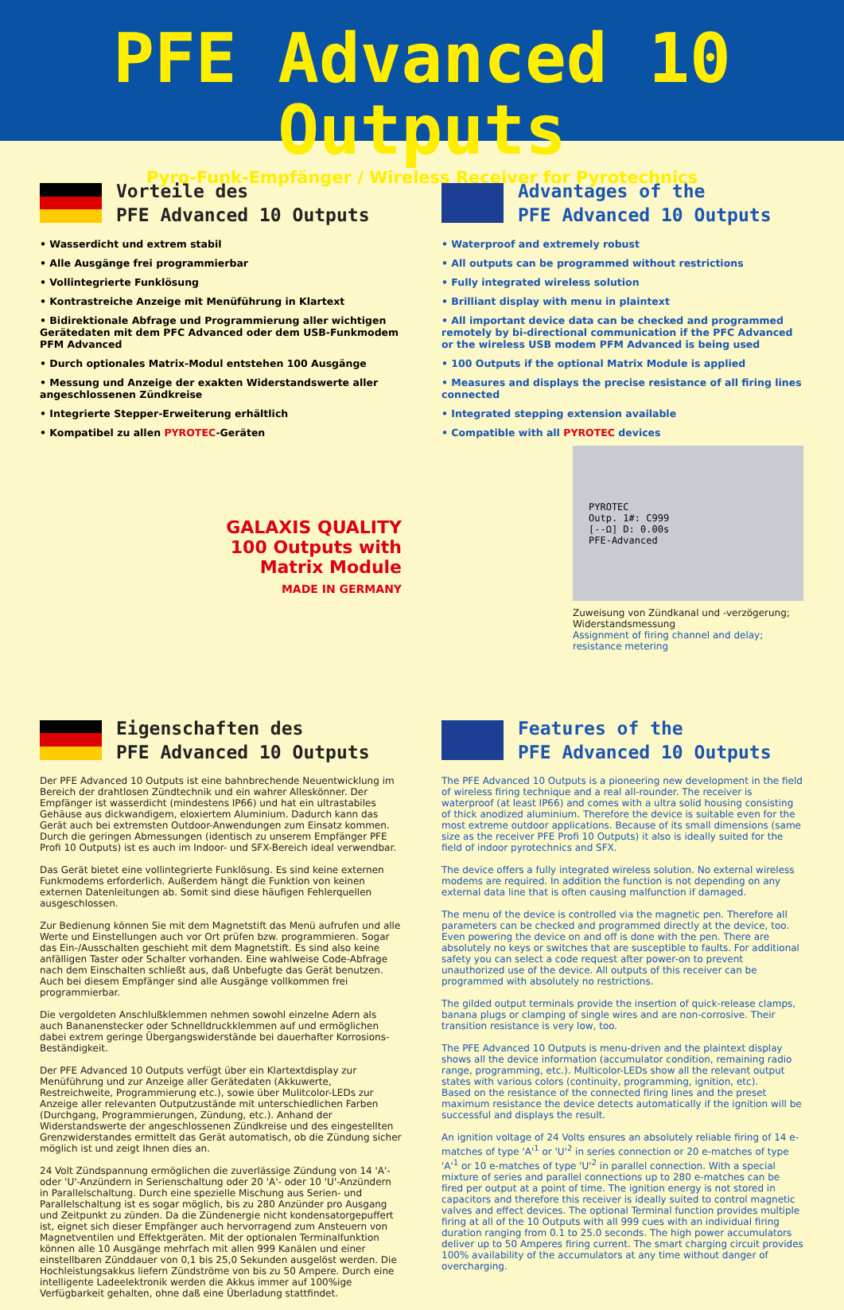PFE Advanced 10 Outputs
Pyro-Funk-Empfänger / Wireless Receiver for Pyrotechnics
Vorteile des
PFE Advanced 10 Outputs
• Wasserdicht und extrem stabil
• Alle Ausgänge frei programmierbar
• Vollintegrierte Funklösung
• Kontrastreiche Anzeige mit Menüführung in Klartext
• Bidirektionale Abfrage und Programmierung aller wichtigen Gerätedaten mit dem PFC Advanced oder dem USB-Funkmodem PFM Advanced
• Durch optionales Matrix-Modul entstehen 100 Ausgänge
• Messung und Anzeige der exakten Widerstandswerte aller angeschlossenen Zündkreise
• Integrierte Stepper-Erweiterung erhältlich
• Kompatibel zu allen PYROTEC-Geräten
GALAXIS QUALITY
100 Outputs with
Matrix Module
MADE IN GERMANY
Advantages of the
PFE Advanced 10 Outputs
• Waterproof and extremely robust
• All outputs can be programmed without restrictions
• Fully integrated wireless solution
• Brilliant display with menu in plaintext
• All important device data can be checked and programmed remotely by bi-directional communication if the PFC Advanced or the wireless USB modem PFM Advanced is being used
• 100 Outputs if the optional Matrix Module is applied
• Measures and displays the precise resistance of all firing lines connected
• Integrated stepping extension available
• Compatible with all PYROTEC devices
PYROTEC
Outp. 1#: C999
[--Ω] D: 0.00s
PFE-Advanced
Zuweisung von Zündkanal und -verzögerung; Widerstandsmessung
Assignment of firing channel and delay; resistance metering
Eigenschaften des
PFE Advanced 10 Outputs
Der PFE Advanced 10 Outputs ist eine bahnbrechende Neuentwicklung im Bereich der drahtlosen Zündtechnik und ein wahrer Alleskönner. Der Empfänger ist wasserdicht (mindestens IP66) und hat ein ultrastabiles Gehäuse aus dickwandigem, eloxiertem Aluminium. Dadurch kann das Gerät auch bei extremsten Outdoor-Anwendungen zum Einsatz kommen. Durch die geringen Abmessungen (identisch zu unserem Empfänger PFE Profi 10 Outputs) ist es auch im Indoor- und SFX-Bereich ideal verwendbar.
Das Gerät bietet eine vollintegrierte Funklösung. Es sind keine externen Funkmodems erforderlich. Außerdem hängt die Funktion von keinen externen Datenleitungen ab. Somit sind diese häufigen Fehlerquellen ausgeschlossen.
Zur Bedienung können Sie mit dem Magnetstift das Menü aufrufen und alle Werte und Einstellungen auch vor Ort prüfen bzw. programmieren. Sogar das Ein-/Ausschalten geschieht mit dem Magnetstift. Es sind also keine anfälligen Taster oder Schalter vorhanden. Eine wahlweise Code-Abfrage nach dem Einschalten schließt aus, daß Unbefugte das Gerät benutzen. Auch bei diesem Empfänger sind alle Ausgänge vollkommen frei programmierbar.
Die vergoldeten Anschlußklemmen nehmen sowohl einzelne Adern als auch Bananenstecker oder Schnelldruckklemmen auf und ermöglichen dabei extrem geringe Übergangswiderstände bei dauerhafter Korrosions-Beständigkeit.
Der PFE Advanced 10 Outputs verfügt über ein Klartextdisplay zur Menüführung und zur Anzeige aller Gerätedaten (Akkuwerte, Restreichweite, Programmierung etc.), sowie über Mulitcolor-LEDs zur Anzeige aller relevanten Outputzustände mit unterschiedlichen Farben (Durchgang, Programmierungen, Zündung, etc.). Anhand der Widerstandswerte der angeschlossenen Zündkreise und des eingestellten Grenzwiderstandes ermittelt das Gerät automatisch, ob die Zündung sicher möglich ist und zeigt Ihnen dies an.
24 Volt Zündspannung ermöglichen die zuverlässige Zündung von 14 'A'- oder 'U'-Anzündern in Serienschaltung oder 20 'A'- oder 10 'U'-Anzündern in Parallelschaltung. Durch eine spezielle Mischung aus Serien- und Parallelschaltung ist es sogar möglich, bis zu 280 Anzünder pro Ausgang und Zeitpunkt zu zünden. Da die Zündenergie nicht kondensatorgepuffert ist, eignet sich dieser Empfänger auch hervorragend zum Ansteuern von Magnetventilen und Effektgeräten. Mit der optionalen Terminalfunktion können alle 10 Ausgänge mehrfach mit allen 999 Kanälen und einer einstellbaren Zünddauer von 0,1 bis 25,0 Sekunden ausgelöst werden. Die Hochleistungsakkus liefern Zündströme von bis zu 50 Ampere. Durch eine intelligente Ladeelektronik werden die Akkus immer auf 100%ige Verfügbarkeit gehalten, ohne daß eine Überladung stattfindet.
Features of the
PFE Advanced 10 Outputs
The PFE Advanced 10 Outputs is a pioneering new development in the field of wireless firing technique and a real all-rounder. The receiver is waterproof (at least IP66) and comes with a ultra solid housing consisting of thick anodized aluminium. Therefore the device is suitable even for the most extreme outdoor applications. Because of its small dimensions (same size as the receiver PFE Profi 10 Outputs) it also is ideally suited for the field of indoor pyrotechnics and SFX.
The device offers a fully integrated wireless solution. No external wireless modems are required. In addition the function is not depending on any external data line that is often causing malfunction if damaged.
The menu of the device is controlled via the magnetic pen. Therefore all parameters can be checked and programmed directly at the device, too. Even powering the device on and off is done with the pen. There are absolutely no keys or switches that are susceptible to faults. For additional safety you can select a code request after power-on to prevent unauthorized use of the device. All outputs of this receiver can be programmed with absolutely no restrictions.
The gilded output terminals provide the insertion of quick-release clamps, banana plugs or clamping of single wires and are non-corrosive. Their transition resistance is very low, too.
The PFE Advanced 10 Outputs is menu-driven and the plaintext display shows all the device information (accumulator condition, remaining radio range, programming, etc.). Multicolor-LEDs show all the relevant output states with various colors (continuity, programming, ignition, etc).
Based on the resistance of the connected firing lines and the preset maximum resistance the device detects automatically if the ignition will be successful and displays the result.
An ignition voltage of 24 Volts ensures an absolutely reliable firing of 14 e-matches of type 'A'<sup>1</sup> or 'U'<sup>2</sup> in series connection or 20 e-matches of type 'A'<sup>1</sup> or 10 e-matches of type 'U'<sup>2</sup> in parallel connection. With a special mixture of series and parallel connections up to 280 e-matches can be fired per output at a point of time. The ignition energy is not stored in capacitors and therefore this receiver is ideally suited to control magnetic valves and effect devices. The optional Terminal function provides multiple firing at all of the 10 Outputs with all 999 cues with an individual firing duration ranging from 0.1 to 25.0 seconds. The high power accumulators deliver up to 50 Amperes firing current. The smart charging circuit provides 100% availability of the accumulators at any time without danger of overcharging.